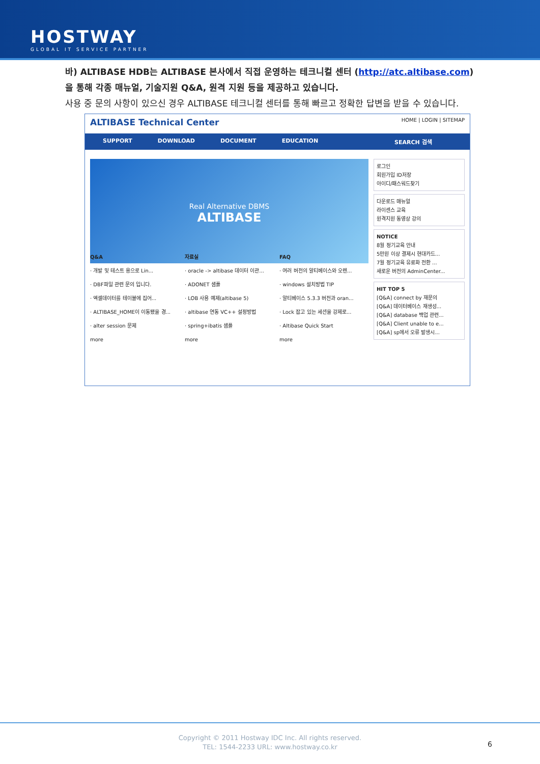HOSTWAY
GLOBAL IT SERVICE PARTNER
바) ALTIBASE HDB는 ALTIBASE 본사에서 직접 운영하는 테크니컬 센터 (http://atc.altibase.com)을 통해 각종 매뉴얼, 기술지원 Q&A, 원격 지원 등을 제공하고 있습니다.
사용 중 문의 사항이 있으신 경우 ALTIBASE 테크니컬 센터를 통해 빠르고 정확한 답변을 받을 수 있습니다.
ALTIBASE Technical Center HOME | LOGIN | SITEMAP
SUPPORT DOWNLOAD DOCUMENT EDUCATION SEARCH 검색
Real Alternative DBMS
ALTIBASE
로그인
회원가입 ID저장
아이디/패스워드찾기
다운로드 매뉴얼
라이센스 교육
원격지원 동영상 강의
NOTICE
8월 정기교육 안내
5만원 이상 결제시 현대카드...
7월 정기교육 유료화 전환 ...
새로운 버전의 AdminCenter...
HIT TOP 5
[Q&A] connect by 재문의
[Q&A] 데이터베이스 재생성...
[Q&A] database 백업 관련...
[Q&A] Client unable to e...
[Q&A] sp에서 오류 발생시...
Q&A
· 개발 및 테스트 용으로 Lin...
· DBF파일 관련 문의 입니다.
· 엑셀데이터를 테이블에 집어...
· ALTIBASE_HOME이 이동됐을 경...
· alter session 문제
more
자료실
· oracle -> altibase 데이터 이관...
· ADONET 샘플
· LOB 사용 예제(altibase 5)
· altibase 연동 VC++ 설정방법
· spring+ibatis 샘플
more
FAQ
· 여러 버전의 알티베이스와 오렌...
· windows 설치방법 TIP
· 알티베이스 5.3.3 버전과 oran...
· Lock 잡고 있는 세션을 강제로...
· Altibase Quick Start
more
Copyright © 2011 Hostway IDC Inc. All rights reserved.
TEL: 1544-2233 URL: www.hostway.co.kr
6